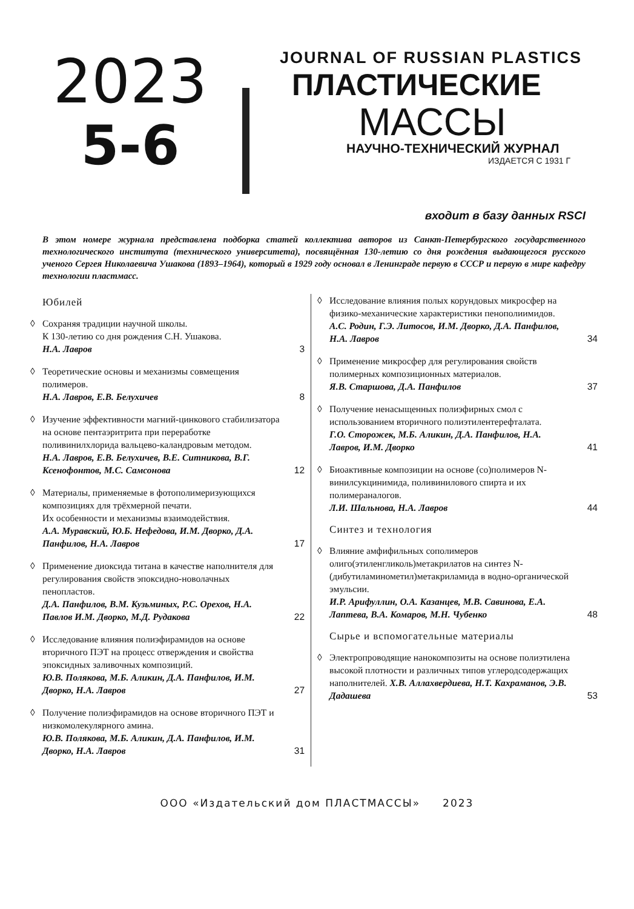2023
5-6
JOURNAL OF RUSSIAN PLASTICS
ПЛАСТИЧЕСКИЕ
МАССЫ
НАУЧНО-ТЕХНИЧЕСКИЙ ЖУРНАЛ
ИЗДАЕТСЯ С 1931 Г
входит в базу данных RSCI
В этом номере журнала представлена подборка статей коллектива авторов из Санкт-Петербургского государственного технологического института (технического университета), посвящённая 130-летию со дня рождения выдающегося русского ученого Сергея Николаевича Ушакова (1893–1964), который в 1929 году основал в Ленинграде первую в СССР и первую в мире кафедру технологии пластмасс.
Юбилей
◊ Сохраняя традиции научной школы.
К 130-летию со дня рождения С.Н. Ушакова.
Н.А. Лавров
3
◊ Теоретические основы и механизмы совмещения полимеров.
Н.А. Лавров, Е.В. Белухичев
8
◊ Изучение эффективности магний-цинкового стабилизатора на основе пентаэритрита при переработке поливинилхлорида вальцево-каландровым методом.
Н.А. Лавров, Е.В. Белухичев, В.Е. Ситникова, В.Г. Ксенофонтов, М.С. Самсонова
12
◊ Материалы, применяемые в фотополимеризующихся композициях для трёхмерной печати.
Их особенности и механизмы взаимодействия.
А.А. Муравский, Ю.Б. Нефедова, И.М. Дворко, Д.А. Панфилов, Н.А. Лавров
17
◊ Применение диоксида титана в качестве наполнителя для регулирования свойств эпоксидно-новолачных пенопластов.
Д.А. Панфилов, В.М. Кузьминых, Р.С. Орехов, Н.А. Павлов И.М. Дворко, М.Д. Рудакова
22
◊ Исследование влияния полиэфирамидов на основе вторичного ПЭТ на процесс отверждения и свойства эпоксидных заливочных композиций.
Ю.В. Полякова, М.Б. Аликин, Д.А. Панфилов, И.М. Дворко, Н.А. Лавров
27
◊ Получение полиэфирамидов на основе вторичного ПЭТ и низкомолекулярного амина.
Ю.В. Полякова, М.Б. Аликин, Д.А. Панфилов, И.М. Дворко, Н.А. Лавров
31
◊ Исследование влияния полых корундовых микросфер на физико-механические характеристики пенополиимидов.
А.С. Родин, Г.Э. Литосов, И.М. Дворко, Д.А. Панфилов, Н.А. Лавров
34
◊ Применение микросфер для регулирования свойств полимерных композиционных материалов.
Я.В. Старшова, Д.А. Панфилов
37
◊ Получение ненасыщенных полиэфирных смол с использованием вторичного полиэтилентерефталата.
Г.О. Сторожек, М.Б. Аликин, Д.А. Панфилов, Н.А. Лавров, И.М. Дворко
41
◊ Биоактивные композиции на основе (со)полимеров N-винилсукцинимида, поливинилового спирта и их полимераналогов.
Л.И. Шальнова, Н.А. Лавров
44
Синтез и технология
◊ Влияние амфифильных сополимеров олиго(этиленгликоль)метакрилатов на синтез N-(дибутиламинометил)метакриламида в водно-органической эмульсии.
И.Р. Арифуллин, О.А. Казанцев, М.В. Савинова, Е.А. Лаптева, В.А. Комаров, М.Н. Чубенко
48
Сырье и вспомогательные материалы
◊ Электропроводящие нанокомпозиты на основе полиэтилена высокой плотности и различных типов углеродсодержащих наполнителей. Х.В. Аллахвердиева, Н.Т. Кахраманов, Э.В. Дадашева
53
ООО «Издательский дом ПЛАСТМАССЫ» 2023